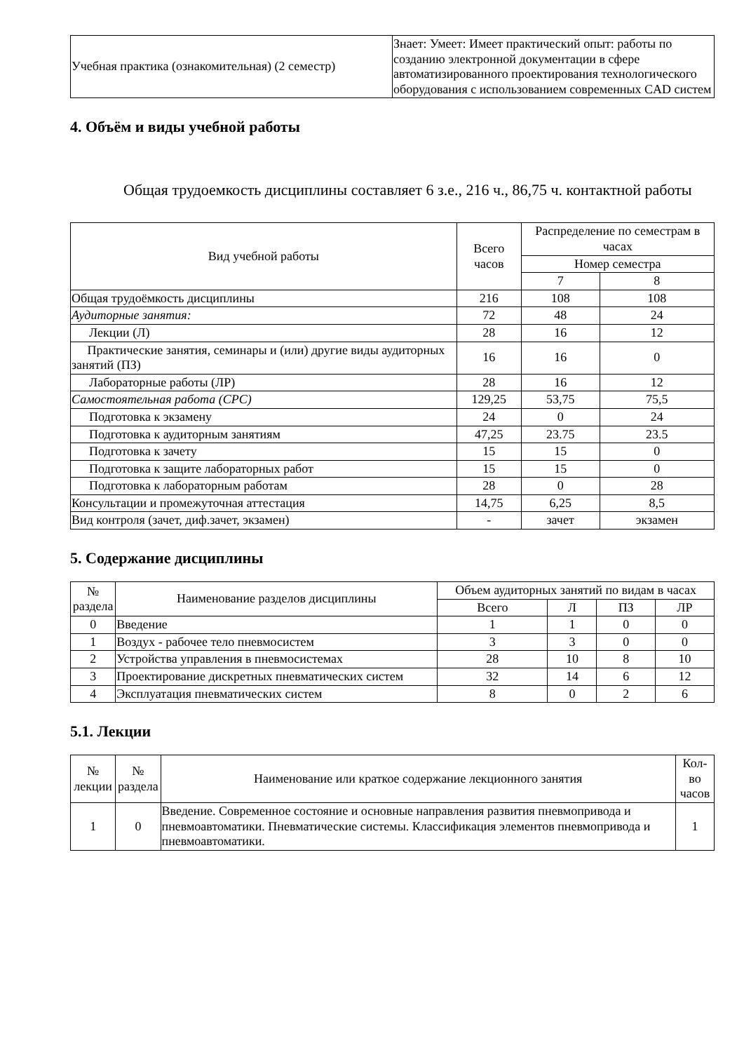| Учебная практика (ознакомительная) (2 семестр) | Знает: Умеет: Имеет практический опыт: работы по созданию электронной документации в сфере автоматизированного проектирования технологического оборудования с использованием современных CAD систем |
4. Объём и виды учебной работы
Общая трудоемкость дисциплины составляет 6 з.е., 216 ч., 86,75 ч. контактной работы
| Вид учебной работы | Всего часов | Распределение по семестрам в часах | |
| --- | --- | --- | --- |
| | | Номер семестра | |
| | | 7 | 8 |
| Общая трудоёмкость дисциплины | 216 | 108 | 108 |
| Аудиторные занятия: | 72 | 48 | 24 |
| Лекции (Л) | 28 | 16 | 12 |
| Практические занятия, семинары и (или) другие виды аудиторных занятий (ПЗ) | 16 | 16 | 0 |
| Лабораторные работы (ЛР) | 28 | 16 | 12 |
| Самостоятельная работа (СРС) | 129,25 | 53,75 | 75,5 |
| Подготовка к экзамену | 24 | 0 | 24 |
| Подготовка к аудиторным занятиям | 47,25 | 23.75 | 23.5 |
| Подготовка к зачету | 15 | 15 | 0 |
| Подготовка к защите лабораторных работ | 15 | 15 | 0 |
| Подготовка к лабораторным работам | 28 | 0 | 28 |
| Консультации и промежуточная аттестация | 14,75 | 6,25 | 8,5 |
| Вид контроля (зачет, диф.зачет, экзамен) | - | зачет | экзамен |
5. Содержание дисциплины
| № раздела | Наименование разделов дисциплины | Объем аудиторных занятий по видам в часах | | | |
| --- | --- | --- | --- | --- | --- |
| | | Всего | Л | ПЗ | ЛР |
| 0 | Введение | 1 | 1 | 0 | 0 |
| 1 | Воздух - рабочее тело пневмосистем | 3 | 3 | 0 | 0 |
| 2 | Устройства управления в пневмосистемах | 28 | 10 | 8 | 10 |
| 3 | Проектирование дискретных пневматических систем | 32 | 14 | 6 | 12 |
| 4 | Эксплуатация пневматических систем | 8 | 0 | 2 | 6 |
5.1. Лекции
| № лекции | № раздела | Наименование или краткое содержание лекционного занятия | Кол-во часов |
| --- | --- | --- | --- |
| 1 | 0 | Введение. Современное состояние и основные направления развития пневмопривода и пневмоавтоматики. Пневматические системы. Классификация элементов пневмопривода и пневмоавтоматики. | 1 |